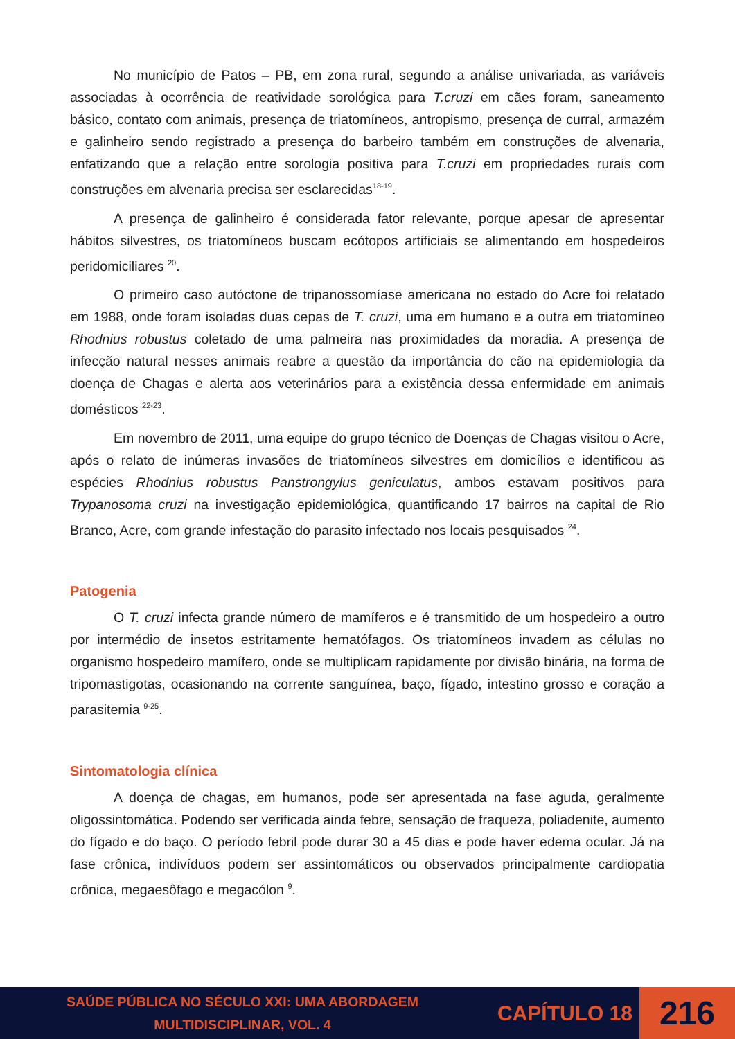No município de Patos – PB, em zona rural, segundo a análise univariada, as variáveis associadas à ocorrência de reatividade sorológica para T.cruzi em cães foram, saneamento básico, contato com animais, presença de triatomíneos, antropismo, presença de curral, armazém e galinheiro sendo registrado a presença do barbeiro também em construções de alvenaria, enfatizando que a relação entre sorologia positiva para T.cruzi em propriedades rurais com construções em alvenaria precisa ser esclarecidas<sup>18-19</sup>.
A presença de galinheiro é considerada fator relevante, porque apesar de apresentar hábitos silvestres, os triatomíneos buscam ecótopos artificiais se alimentando em hospedeiros peridomiciliares <sup>20</sup>.
O primeiro caso autóctone de tripanossomíase americana no estado do Acre foi relatado em 1988, onde foram isoladas duas cepas de T. cruzi, uma em humano e a outra em triatomíneo Rhodnius robustus coletado de uma palmeira nas proximidades da moradia. A presença de infecção natural nesses animais reabre a questão da importância do cão na epidemiologia da doença de Chagas e alerta aos veterinários para a existência dessa enfermidade em animais domésticos <sup>22-23</sup>.
Em novembro de 2011, uma equipe do grupo técnico de Doenças de Chagas visitou o Acre, após o relato de inúmeras invasões de triatomíneos silvestres em domicílios e identificou as espécies Rhodnius robustus Panstrongylus geniculatus, ambos estavam positivos para Trypanosoma cruzi na investigação epidemiológica, quantificando 17 bairros na capital de Rio Branco, Acre, com grande infestação do parasito infectado nos locais pesquisados <sup>24</sup>.
Patogenia
O T. cruzi infecta grande número de mamíferos e é transmitido de um hospedeiro a outro por intermédio de insetos estritamente hematófagos. Os triatomíneos invadem as células no organismo hospedeiro mamífero, onde se multiplicam rapidamente por divisão binária, na forma de tripomastigotas, ocasionando na corrente sanguínea, baço, fígado, intestino grosso e coração a parasitemia <sup>9-25</sup>.
Sintomatologia clínica
A doença de chagas, em humanos, pode ser apresentada na fase aguda, geralmente oligossintomática. Podendo ser verificada ainda febre, sensação de fraqueza, poliadenite, aumento do fígado e do baço. O período febril pode durar 30 a 45 dias e pode haver edema ocular. Já na fase crônica, indivíduos podem ser assintomáticos ou observados principalmente cardiopatia crônica, megaesôfago e megacólon <sup>9</sup>.
SAÚDE PÚBLICA NO SÉCULO XXI: UMA ABORDAGEM
MULTIDISCIPLINAR, VOL. 4
CAPÍTULO 18
216